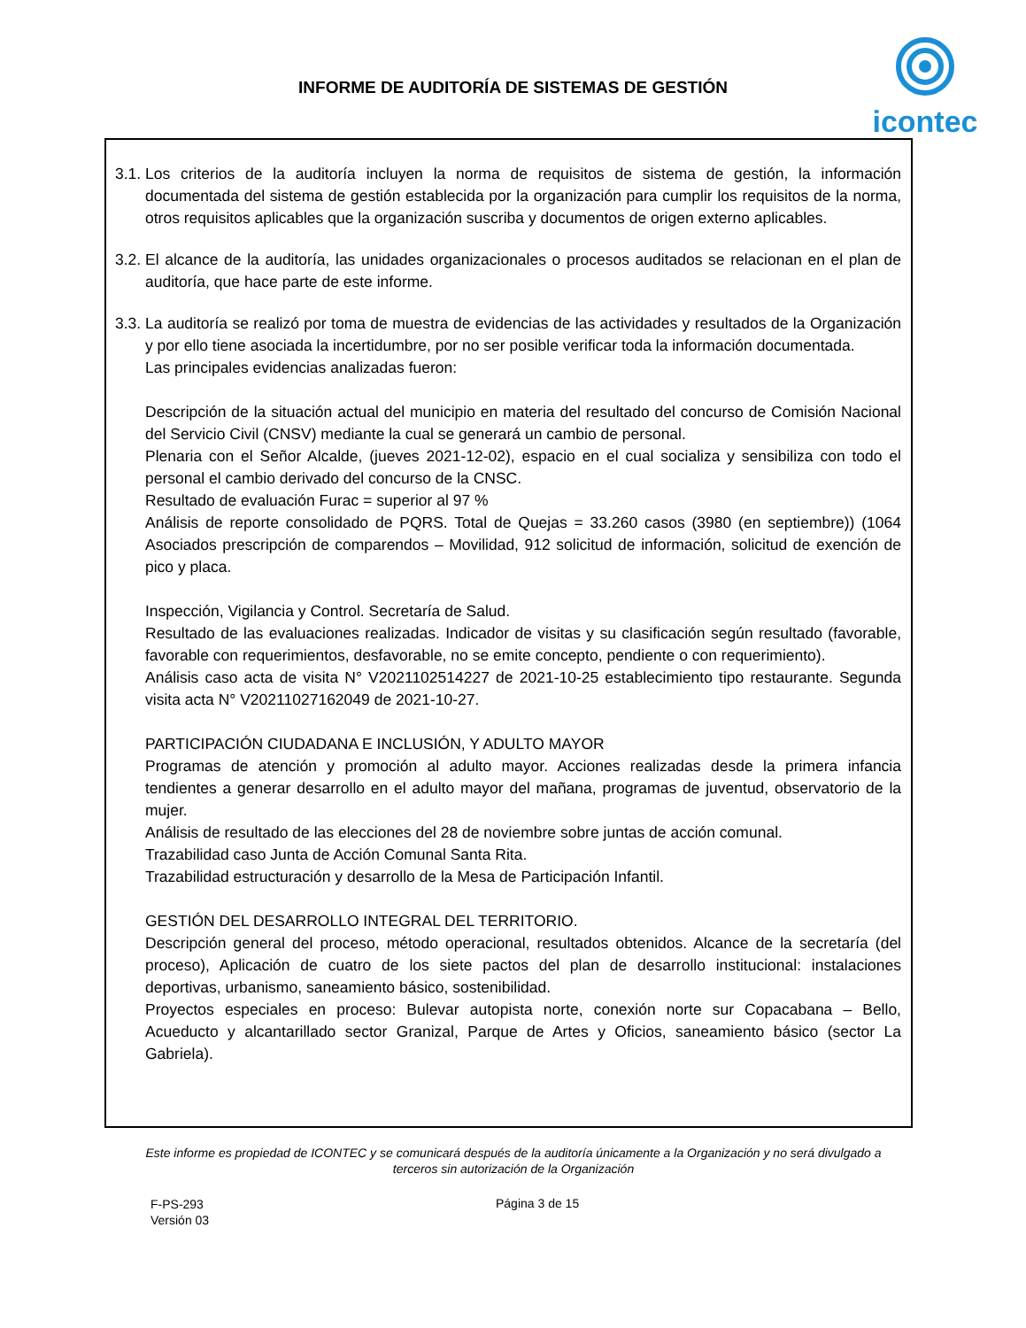INFORME DE AUDITORÍA DE SISTEMAS DE GESTIÓN
icontec
3.1.
Los criterios de la auditoría incluyen la norma de requisitos de sistema de gestión, la información documentada del sistema de gestión establecida por la organización para cumplir los requisitos de la norma, otros requisitos aplicables que la organización suscriba y documentos de origen externo aplicables.
3.2.
El alcance de la auditoría, las unidades organizacionales o procesos auditados se relacionan en el plan de auditoría, que hace parte de este informe.
3.3.
La auditoría se realizó por toma de muestra de evidencias de las actividades y resultados de la Organización y por ello tiene asociada la incertidumbre, por no ser posible verificar toda la información documentada.
Las principales evidencias analizadas fueron:
Descripción de la situación actual del municipio en materia del resultado del concurso de Comisión Nacional del Servicio Civil (CNSV) mediante la cual se generará un cambio de personal.
Plenaria con el Señor Alcalde, (jueves 2021-12-02), espacio en el cual socializa y sensibiliza con todo el personal el cambio derivado del concurso de la CNSC.
Resultado de evaluación Furac = superior al 97 %
Análisis de reporte consolidado de PQRS. Total de Quejas = 33.260 casos (3980 (en septiembre)) (1064 Asociados prescripción de comparendos – Movilidad, 912 solicitud de información, solicitud de exención de pico y placa.
Inspección, Vigilancia y Control. Secretaría de Salud.
Resultado de las evaluaciones realizadas. Indicador de visitas y su clasificación según resultado (favorable, favorable con requerimientos, desfavorable, no se emite concepto, pendiente o con requerimiento).
Análisis caso acta de visita N° V2021102514227 de 2021-10-25 establecimiento tipo restaurante. Segunda visita acta N° V20211027162049 de 2021-10-27.
PARTICIPACIÓN CIUDADANA E INCLUSIÓN, Y ADULTO MAYOR
Programas de atención y promoción al adulto mayor. Acciones realizadas desde la primera infancia tendientes a generar desarrollo en el adulto mayor del mañana, programas de juventud, observatorio de la mujer.
Análisis de resultado de las elecciones del 28 de noviembre sobre juntas de acción comunal.
Trazabilidad caso Junta de Acción Comunal Santa Rita.
Trazabilidad estructuración y desarrollo de la Mesa de Participación Infantil.
GESTIÓN DEL DESARROLLO INTEGRAL DEL TERRITORIO.
Descripción general del proceso, método operacional, resultados obtenidos. Alcance de la secretaría (del proceso), Aplicación de cuatro de los siete pactos del plan de desarrollo institucional: instalaciones deportivas, urbanismo, saneamiento básico, sostenibilidad.
Proyectos especiales en proceso: Bulevar autopista norte, conexión norte sur Copacabana – Bello, Acueducto y alcantarillado sector Granizal, Parque de Artes y Oficios, saneamiento básico (sector La Gabriela).
Este informe es propiedad de ICONTEC y se comunicará después de la auditoría únicamente a la Organización y no será divulgado a terceros sin autorización de la Organización
F-PS-293
Versión 03
Página 3 de 15